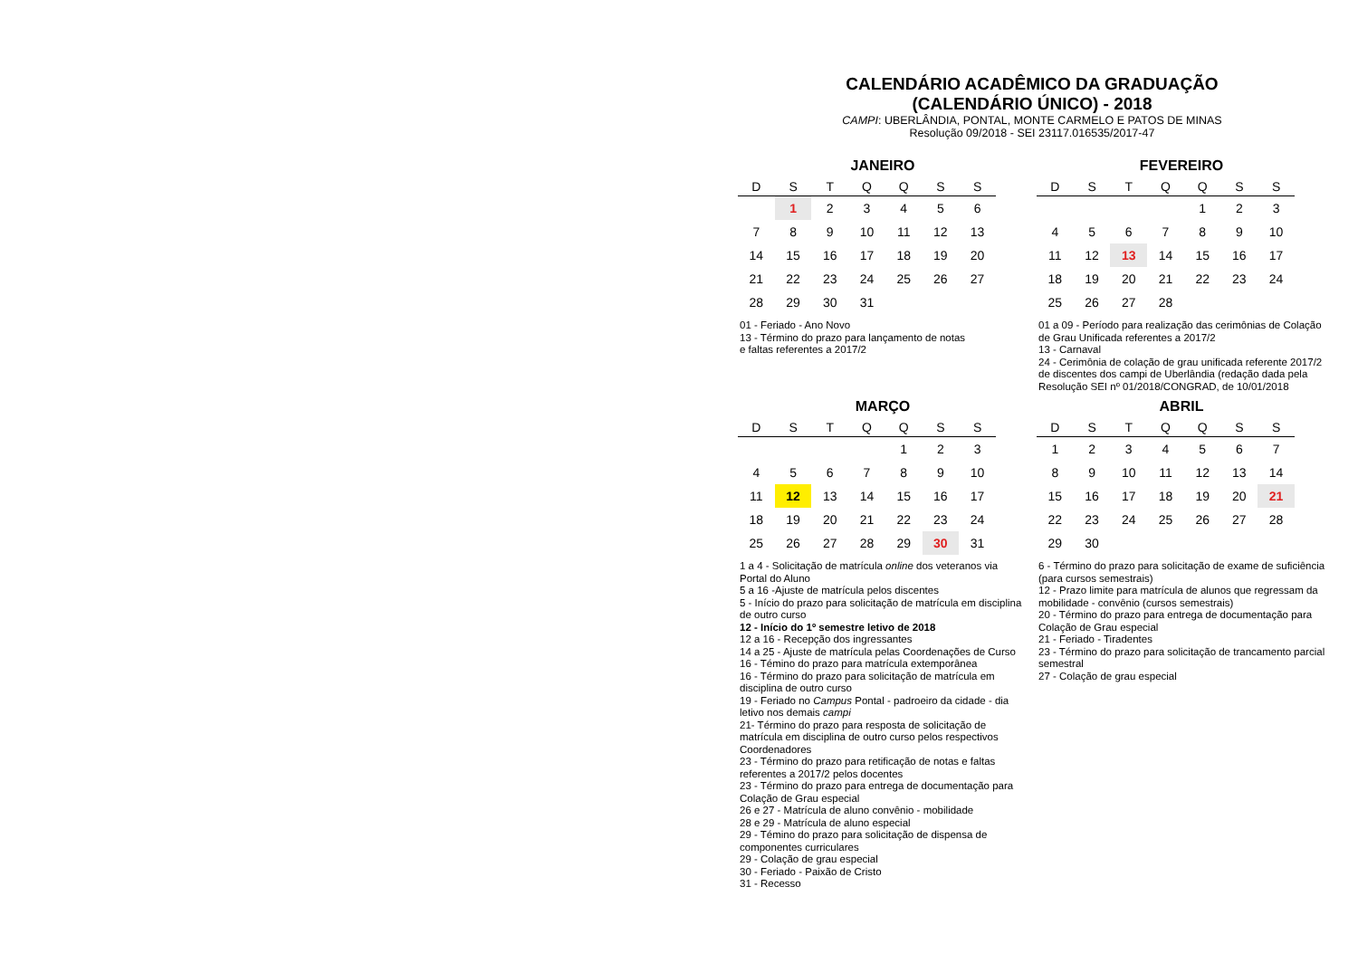CALENDÁRIO ACADÊMICO DA GRADUAÇÃO
(CALENDÁRIO ÚNICO) - 2018
CAMPI: UBERLÂNDIA, PONTAL, MONTE CARMELO E PATOS DE MINAS
Resolução 09/2018 - SEI 23117.016535/2017-47
JANEIRO
| D | S | T | Q | Q | S | S |
| --- | --- | --- | --- | --- | --- | --- |
| | 1 | 2 | 3 | 4 | 5 | 6 |
| 7 | 8 | 9 | 10 | 11 | 12 | 13 |
| 14 | 15 | 16 | 17 | 18 | 19 | 20 |
| 21 | 22 | 23 | 24 | 25 | 26 | 27 |
| 28 | 29 | 30 | 31 | | | |
01 - Feriado - Ano Novo
13 - Término do prazo para lançamento de notas
e faltas referentes a 2017/2
FEVEREIRO
| D | S | T | Q | Q | S | S |
| --- | --- | --- | --- | --- | --- | --- |
| | | | | 1 | 2 | 3 |
| 4 | 5 | 6 | 7 | 8 | 9 | 10 |
| 11 | 12 | 13 | 14 | 15 | 16 | 17 |
| 18 | 19 | 20 | 21 | 22 | 23 | 24 |
| 25 | 26 | 27 | 28 | | | |
01 a 09 - Período para realização das cerimônias de Colação de Grau Unificada referentes a 2017/2
13 - Carnaval
24 - Cerimônia de colação de grau unificada referente 2017/2 de discentes dos campi de Uberlândia (redação dada pela Resolução SEI nº 01/2018/CONGRAD, de 10/01/2018
MARÇO
| D | S | T | Q | Q | S | S |
| --- | --- | --- | --- | --- | --- | --- |
| | | | | 1 | 2 | 3 |
| 4 | 5 | 6 | 7 | 8 | 9 | 10 |
| 11 | 12 | 13 | 14 | 15 | 16 | 17 |
| 18 | 19 | 20 | 21 | 22 | 23 | 24 |
| 25 | 26 | 27 | 28 | 29 | 30 | 31 |
1 a 4 - Solicitação de matrícula online dos veteranos via Portal do Aluno
5 a 16 -Ajuste de matrícula pelos discentes
5 - Início do prazo para solicitação de matrícula em disciplina de outro curso
12 - Início do 1º semestre letivo de 2018
12 a 16 - Recepção dos ingressantes
14 a 25 - Ajuste de matrícula pelas Coordenações de Curso
16 - Témino do prazo para matrícula extemporânea
16 - Término do prazo para solicitação de matrícula em disciplina de outro curso
19 - Feriado no Campus Pontal - padroeiro da cidade - dia letivo nos demais campi
21- Término do prazo para resposta de solicitação de matrícula em disciplina de outro curso pelos respectivos Coordenadores
23 - Término do prazo para retificação de notas e faltas referentes a 2017/2 pelos docentes
23 - Término do prazo para entrega de documentação para Colação de Grau especial
26 e 27 - Matrícula de aluno convênio - mobilidade
28 e 29 - Matrícula de aluno especial
29 - Témino do prazo para solicitação de dispensa de componentes curriculares
29 - Colação de grau especial
30 - Feriado - Paixão de Cristo
31 - Recesso
ABRIL
| D | S | T | Q | Q | S | S |
| --- | --- | --- | --- | --- | --- | --- |
| 1 | 2 | 3 | 4 | 5 | 6 | 7 |
| 8 | 9 | 10 | 11 | 12 | 13 | 14 |
| 15 | 16 | 17 | 18 | 19 | 20 | 21 |
| 22 | 23 | 24 | 25 | 26 | 27 | 28 |
| 29 | 30 | | | | | |
6 - Término do prazo para solicitação de exame de suficiência (para cursos semestrais)
12 - Prazo limite para matrícula de alunos que regressam da mobilidade - convênio (cursos semestrais)
20 - Término do prazo para entrega de documentação para Colação de Grau especial
21 - Feriado - Tiradentes
23 - Término do prazo para solicitação de trancamento parcial semestral
27 - Colação de grau especial